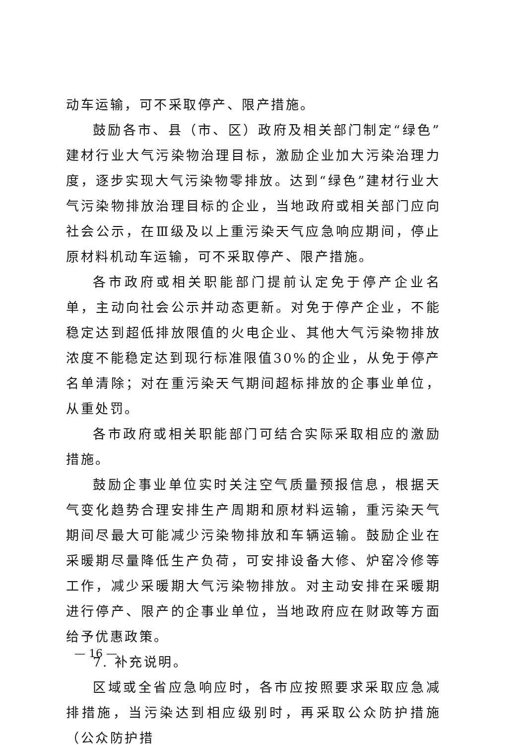动车运输，可不采取停产、限产措施。
鼓励各市、县（市、区）政府及相关部门制定“绿色”建材行业大气污染物治理目标，激励企业加大污染治理力度，逐步实现大气污染物零排放。达到“绿色”建材行业大气污染物排放治理目标的企业，当地政府或相关部门应向社会公示，在Ⅲ级及以上重污染天气应急响应期间，停止原材料机动车运输，可不采取停产、限产措施。
各市政府或相关职能部门提前认定免于停产企业名单，主动向社会公示并动态更新。对免于停产企业，不能稳定达到超低排放限值的火电企业、其他大气污染物排放浓度不能稳定达到现行标准限值30%的企业，从免于停产名单清除；对在重污染天气期间超标排放的企事业单位，从重处罚。
各市政府或相关职能部门可结合实际采取相应的激励措施。
鼓励企事业单位实时关注空气质量预报信息，根据天气变化趋势合理安排生产周期和原材料运输，重污染天气期间尽最大可能减少污染物排放和车辆运输。鼓励企业在采暖期尽量降低生产负荷，可安排设备大修、炉窑冷修等工作，减少采暖期大气污染物排放。对主动安排在采暖期进行停产、限产的企事业单位，当地政府应在财政等方面给予优惠政策。
7. 补充说明。
区域或全省应急响应时，各市应按照要求采取应急减排措施，当污染达到相应级别时，再采取公众防护措施（公众防护措
— 16 —